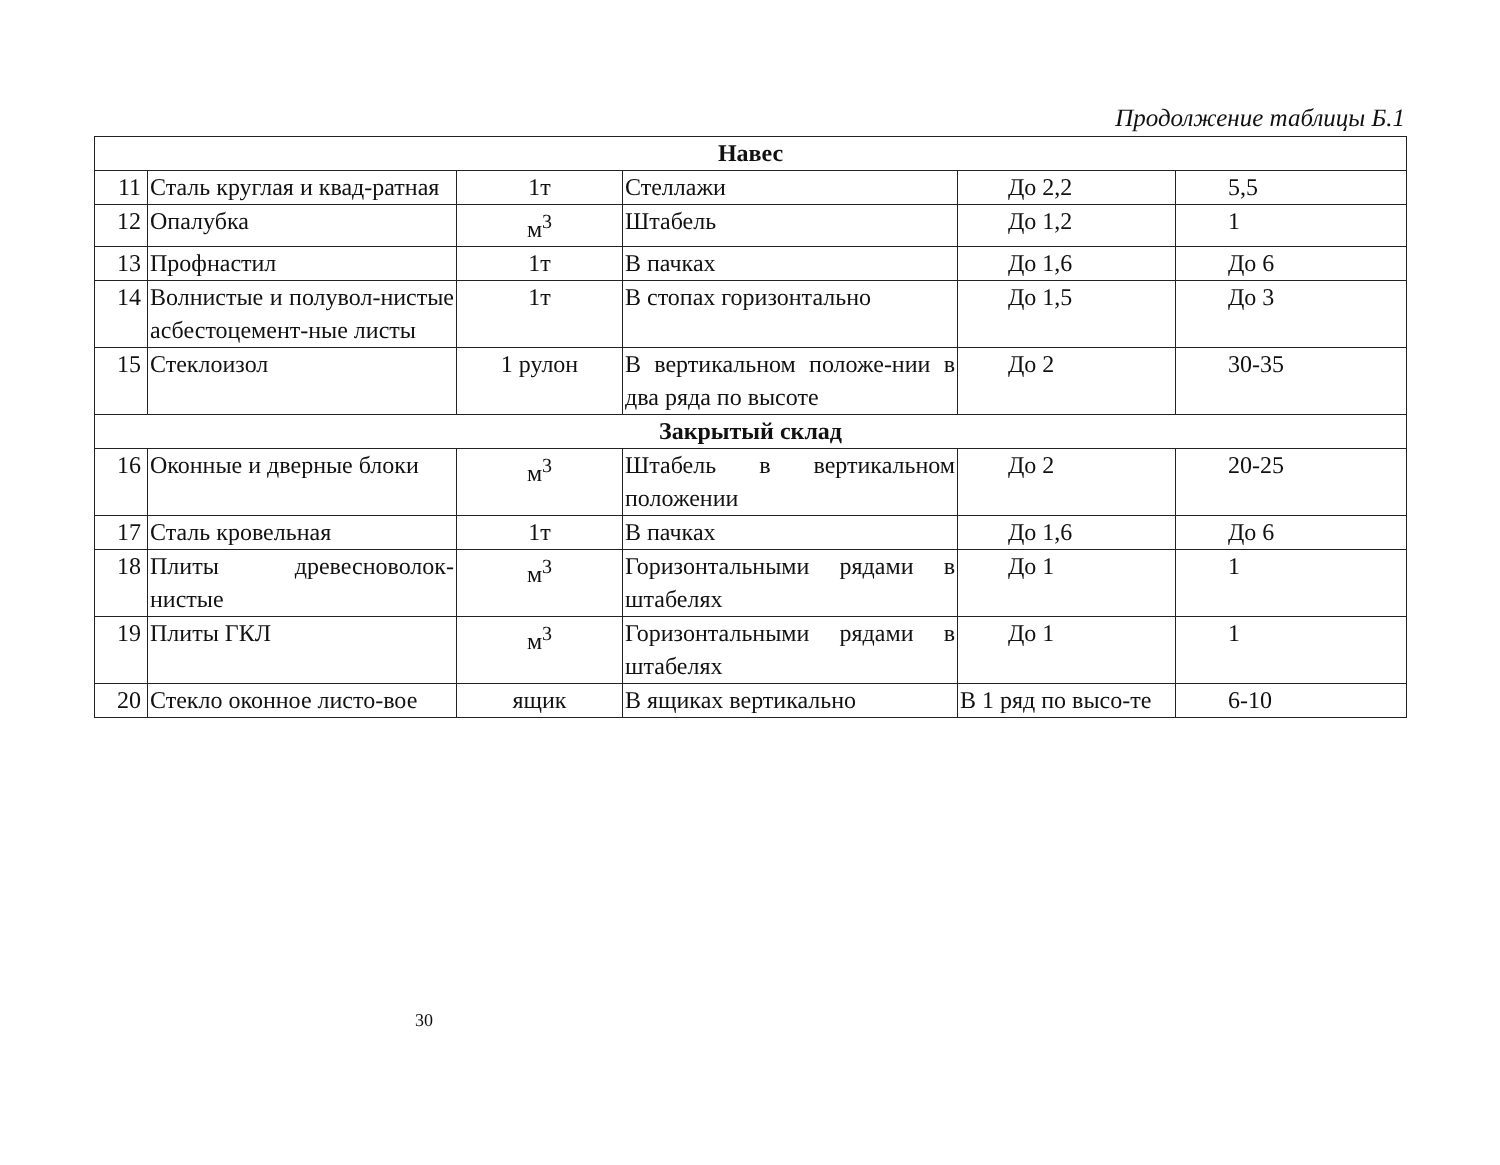Продолжение таблицы Б.1
| Навес | | | | | |
| --- | --- | --- | --- | --- | --- |
| 11 | Сталь круглая и квад-ратная | 1т | Стеллажи | До 2,2 | 5,5 |
| 12 | Опалубка | м<sup>3</sup> | Штабель | До 1,2 | 1 |
| 13 | Профнастил | 1т | В пачках | До 1,6 | До 6 |
| 14 | Волнистые и полувол-нистые асбестоцемент-ные листы | 1т | В стопах горизонтально | До 1,5 | До 3 |
| 15 | Стеклоизол | 1 рулон | В вертикальном положе-нии в два ряда по высоте | До 2 | 30-35 |
| Закрытый склад | | | | | |
| 16 | Оконные и дверные блоки | м<sup>3</sup> | Штабель в вертикальном положении | До 2 | 20-25 |
| 17 | Сталь кровельная | 1т | В пачках | До 1,6 | До 6 |
| 18 | Плиты древесноволок-нистые | м<sup>3</sup> | Горизонтальными рядами в штабелях | До 1 | 1 |
| 19 | Плиты ГКЛ | м<sup>3</sup> | Горизонтальными рядами в штабелях | До 1 | 1 |
| 20 | Стекло оконное листо-вое | ящик | В ящиках вертикально | В 1 ряд по высо-те | 6-10 |
30